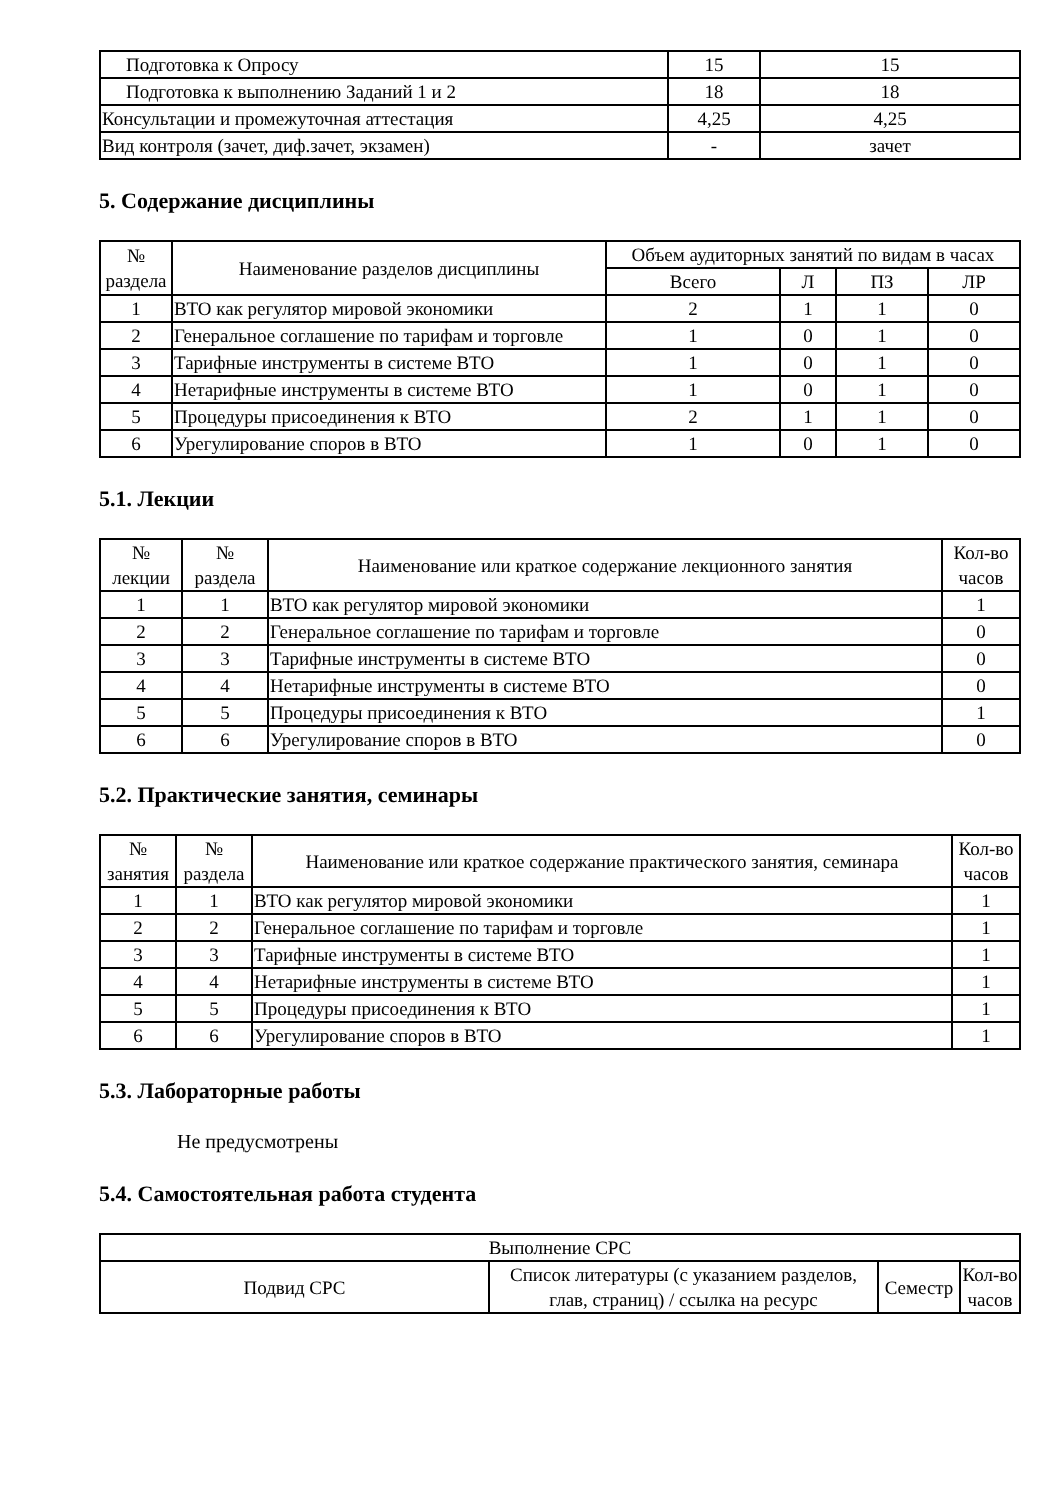| Подготовка к Опросу | 15 | 15 |
| Подготовка к выполнению Заданий 1 и 2 | 18 | 18 |
| Консультации и промежуточная аттестация | 4,25 | 4,25 |
| Вид контроля (зачет, диф.зачет, экзамен) | - | зачет |
5. Содержание дисциплины
| № раздела | Наименование разделов дисциплины | Объем аудиторных занятий по видам в часах | | | |
| --- | --- | --- | --- | --- | --- |
| | | Всего | Л | ПЗ | ЛР |
| 1 | ВТО как регулятор мировой экономики | 2 | 1 | 1 | 0 |
| 2 | Генеральное соглашение по тарифам и торговле | 1 | 0 | 1 | 0 |
| 3 | Тарифные инструменты в системе ВТО | 1 | 0 | 1 | 0 |
| 4 | Нетарифные инструменты в системе ВТО | 1 | 0 | 1 | 0 |
| 5 | Процедуры присоединения к ВТО | 2 | 1 | 1 | 0 |
| 6 | Урегулирование споров в ВТО | 1 | 0 | 1 | 0 |
5.1. Лекции
| № лекции | № раздела | Наименование или краткое содержание лекционного занятия | Кол-во часов |
| --- | --- | --- | --- |
| 1 | 1 | ВТО как регулятор мировой экономики | 1 |
| 2 | 2 | Генеральное соглашение по тарифам и торговле | 0 |
| 3 | 3 | Тарифные инструменты в системе ВТО | 0 |
| 4 | 4 | Нетарифные инструменты в системе ВТО | 0 |
| 5 | 5 | Процедуры присоединения к ВТО | 1 |
| 6 | 6 | Урегулирование споров в ВТО | 0 |
5.2. Практические занятия, семинары
| № занятия | № раздела | Наименование или краткое содержание практического занятия, семинара | Кол-во часов |
| --- | --- | --- | --- |
| 1 | 1 | ВТО как регулятор мировой экономики | 1 |
| 2 | 2 | Генеральное соглашение по тарифам и торговле | 1 |
| 3 | 3 | Тарифные инструменты в системе ВТО | 1 |
| 4 | 4 | Нетарифные инструменты в системе ВТО | 1 |
| 5 | 5 | Процедуры присоединения к ВТО | 1 |
| 6 | 6 | Урегулирование споров в ВТО | 1 |
5.3. Лабораторные работы
Не предусмотрены
5.4. Самостоятельная работа студента
| Выполнение СРС | | | |
| Подвид СРС | Список литературы (с указанием разделов, глав, страниц) / ссылка на ресурс | Семестр | Кол-во часов |